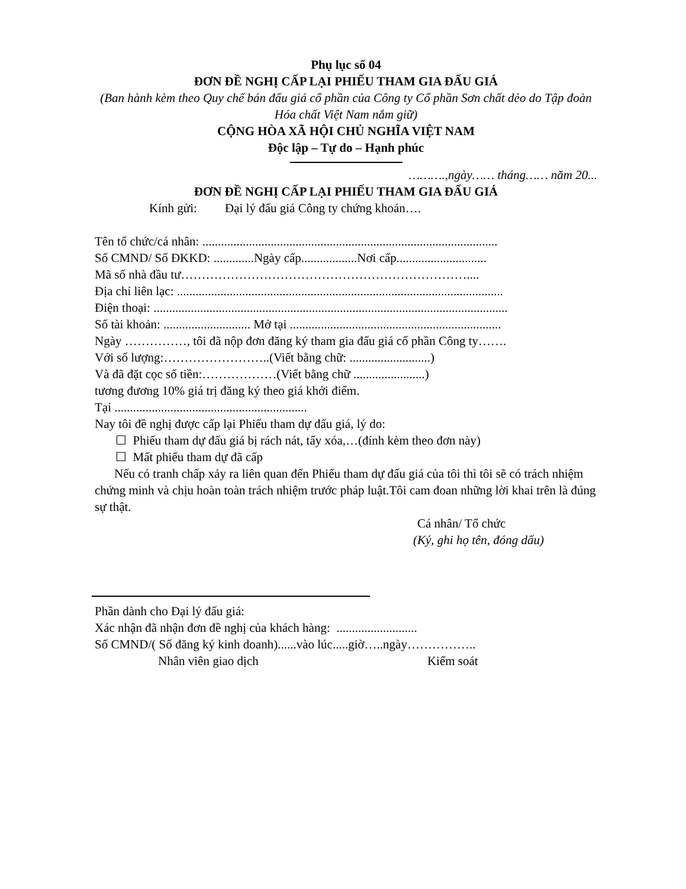Phụ lục số 04
ĐƠN ĐỀ NGHỊ CẤP LẠI PHIẾU THAM GIA ĐẤU GIÁ
(Ban hành kèm theo Quy chế bán đấu giá cổ phần của Công ty Cổ phần Sơn chất dẻo do Tập đoàn Hóa chất Việt Nam nắm giữ)
CỘNG HÒA XÃ HỘI CHỦ NGHĨA VIỆT NAM
Độc lập – Tự do – Hạnh phúc
……….,ngày…… tháng…… năm 20...
ĐƠN ĐỀ NGHỊ CẤP LẠI PHIẾU THAM GIA ĐẤU GIÁ
Kính gửi: Đại lý đấu giá Công ty chứng khoán….
Tên tổ chức/cá nhân: ...............................................................................................
Số CMND/ Số ĐKKD: .............Ngày cấp..................Nơi cấp.............................
Mã số nhà đầu tư……………………………………………………………....
Địa chỉ liên lạc: .........................................................................................................
Điện thoại: ..................................................................................................................
Số tài khoản: ............................ Mở tại ....................................................................
Ngày ……………, tôi đã nộp đơn đăng ký tham gia đấu giá cổ phần Công ty…….
Với số lượng:……………………..(Viết bằng chữ: ..........................)
Và đã đặt cọc số tiền:………………(Viết bằng chữ .......................)
tương đương 10% giá trị đăng ký theo giá khởi điểm.
Tại ..............................................................
Nay tôi đề nghị được cấp lại Phiếu tham dự đấu giá, lý do:
☐ Phiếu tham dự đấu giá bị rách nát, tẩy xóa,…(đính kèm theo đơn này)
☐ Mất phiếu tham dự đã cấp
Nếu có tranh chấp xảy ra liên quan đến Phiếu tham dự đấu giá của tôi thì tôi sẽ có trách nhiệm chứng minh và chịu hoàn toàn trách nhiệm trước pháp luật.Tôi cam đoan những lời khai trên là đúng sự thật.
Cá nhân/ Tổ chức
(Ký, ghi họ tên, đóng dấu)
Phần dành cho Đại lý đấu giá:
Xác nhận đã nhận đơn đề nghị của khách hàng: ..........................
Số CMND/( Số đăng ký kinh doanh)......vào lúc.....giờ…..ngày……………..
Nhân viên giao dịch Kiểm soát